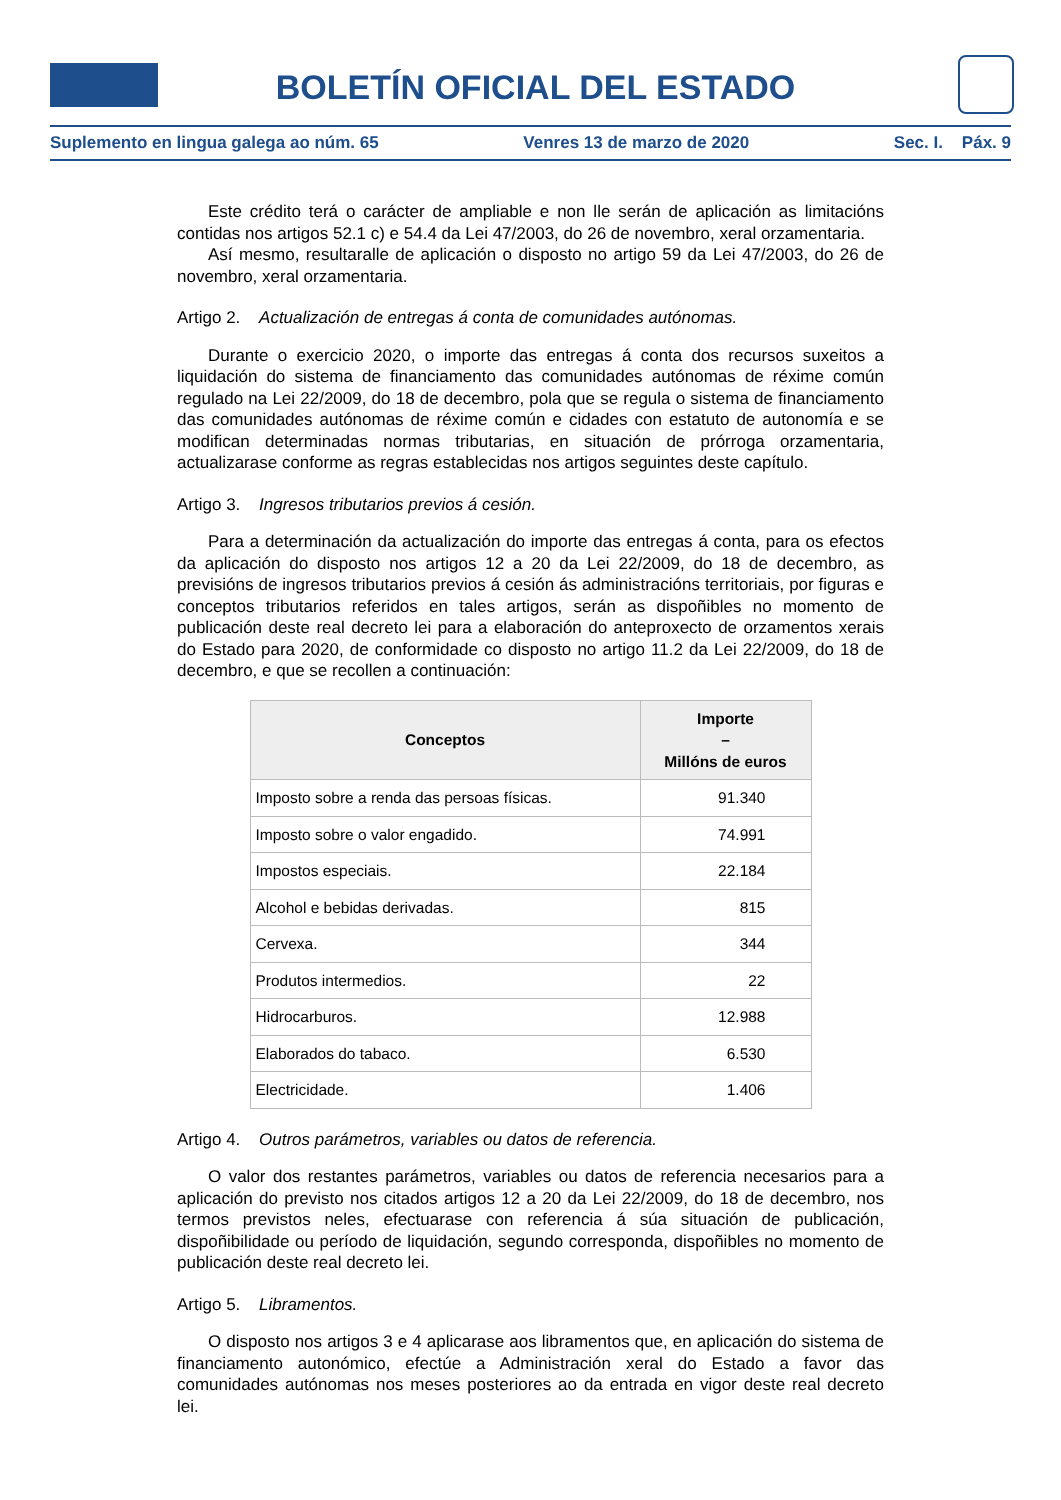BOLETÍN OFICIAL DEL ESTADO
Suplemento en lingua galega ao núm. 65 Venres 13 de marzo de 2020 Sec. I. Páx. 9
Este crédito terá o carácter de ampliable e non lle serán de aplicación as limitacións contidas nos artigos 52.1 c) e 54.4 da Lei 47/2003, do 26 de novembro, xeral orzamentaria.
Así mesmo, resultaralle de aplicación o disposto no artigo 59 da Lei 47/2003, do 26 de novembro, xeral orzamentaria.
Artigo 2. Actualización de entregas á conta de comunidades autónomas.
Durante o exercicio 2020, o importe das entregas á conta dos recursos suxeitos a liquidación do sistema de financiamento das comunidades autónomas de réxime común regulado na Lei 22/2009, do 18 de decembro, pola que se regula o sistema de financiamento das comunidades autónomas de réxime común e cidades con estatuto de autonomía e se modifican determinadas normas tributarias, en situación de prórroga orzamentaria, actualizarase conforme as regras establecidas nos artigos seguintes deste capítulo.
Artigo 3. Ingresos tributarios previos á cesión.
Para a determinación da actualización do importe das entregas á conta, para os efectos da aplicación do disposto nos artigos 12 a 20 da Lei 22/2009, do 18 de decembro, as previsións de ingresos tributarios previos á cesión ás administracións territoriais, por figuras e conceptos tributarios referidos en tales artigos, serán as dispoñibles no momento de publicación deste real decreto lei para a elaboración do anteproxecto de orzamentos xerais do Estado para 2020, de conformidade co disposto no artigo 11.2 da Lei 22/2009, do 18 de decembro, e que se recollen a continuación:
| Conceptos | Importe – Millóns de euros |
| --- | --- |
| Imposto sobre a renda das persoas físicas. | 91.340 |
| Imposto sobre o valor engadido. | 74.991 |
| Impostos especiais. | 22.184 |
| Alcohol e bebidas derivadas. | 815 |
| Cervexa. | 344 |
| Produtos intermedios. | 22 |
| Hidrocarburos. | 12.988 |
| Elaborados do tabaco. | 6.530 |
| Electricidade. | 1.406 |
Artigo 4. Outros parámetros, variables ou datos de referencia.
O valor dos restantes parámetros, variables ou datos de referencia necesarios para a aplicación do previsto nos citados artigos 12 a 20 da Lei 22/2009, do 18 de decembro, nos termos previstos neles, efectuarase con referencia á súa situación de publicación, dispoñibilidade ou período de liquidación, segundo corresponda, dispoñibles no momento de publicación deste real decreto lei.
Artigo 5. Libramentos.
O disposto nos artigos 3 e 4 aplicarase aos libramentos que, en aplicación do sistema de financiamento autonómico, efectúe a Administración xeral do Estado a favor das comunidades autónomas nos meses posteriores ao da entrada en vigor deste real decreto lei.